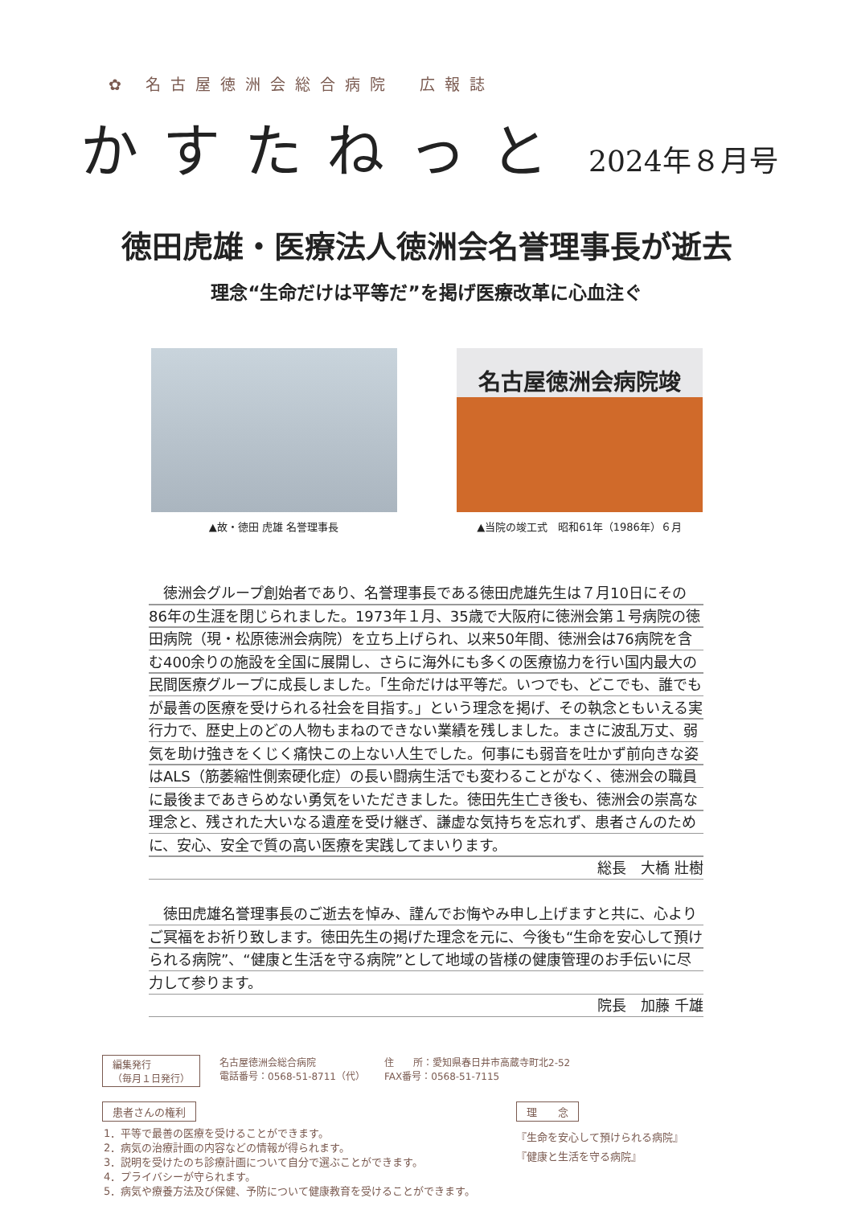✿ 名古屋徳洲会総合病院　広報誌
かすたねっと 2024年８月号
徳田虎雄・医療法人徳洲会名誉理事長が逝去
理念“生命だけは平等だ”を掲げ医療改革に心血注ぐ
▲故・徳田 虎雄 名誉理事長
名古屋徳洲会病院竣
▲当院の竣工式　昭和61年（1986年）６月
　徳洲会グループ創始者であり、名誉理事長である徳田虎雄先生は７月10日にその86年の生涯を閉じられました。1973年１月、35歳で大阪府に徳洲会第１号病院の徳田病院（現・松原徳洲会病院）を立ち上げられ、以来50年間、徳洲会は76病院を含む400余りの施設を全国に展開し、さらに海外にも多くの医療協力を行い国内最大の民間医療グループに成長しました。「生命だけは平等だ。いつでも、どこでも、誰でもが最善の医療を受けられる社会を目指す。」という理念を掲げ、その執念ともいえる実行力で、歴史上のどの人物もまねのできない業績を残しました。まさに波乱万丈、弱気を助け強きをくじく痛快この上ない人生でした。何事にも弱音を吐かず前向きな姿はALS（筋萎縮性側索硬化症）の長い闘病生活でも変わることがなく、徳洲会の職員に最後まであきらめない勇気をいただきました。徳田先生亡き後も、徳洲会の崇高な理念と、残された大いなる遺産を受け継ぎ、謙虚な気持ちを忘れず、患者さんのために、安心、安全で質の高い医療を実践してまいります。
総長　大橋 壯樹
　徳田虎雄名誉理事長のご逝去を悼み、謹んでお悔やみ申し上げますと共に、心よりご冥福をお祈り致します。徳田先生の掲げた理念を元に、今後も“生命を安心して預けられる病院”、“健康と生活を守る病院”として地域の皆様の健康管理のお手伝いに尽力して参ります。
院長　加藤 千雄
編集発行
（毎月１日発行）
名古屋徳洲会総合病院
電話番号：0568-51-8711（代）
住　　所：愛知県春日井市高蔵寺町北2-52
FAX番号：0568-51-7115
患者さんの権利
1．平等で最善の医療を受けることができます。
2．病気の治療計画の内容などの情報が得られます。
3．説明を受けたのち診療計画について自分で選ぶことができます。
4．プライバシーが守られます。
5．病気や療養方法及び保健、予防について健康教育を受けることができます。
理　　念
『生命を安心して預けられる病院』
『健康と生活を守る病院』